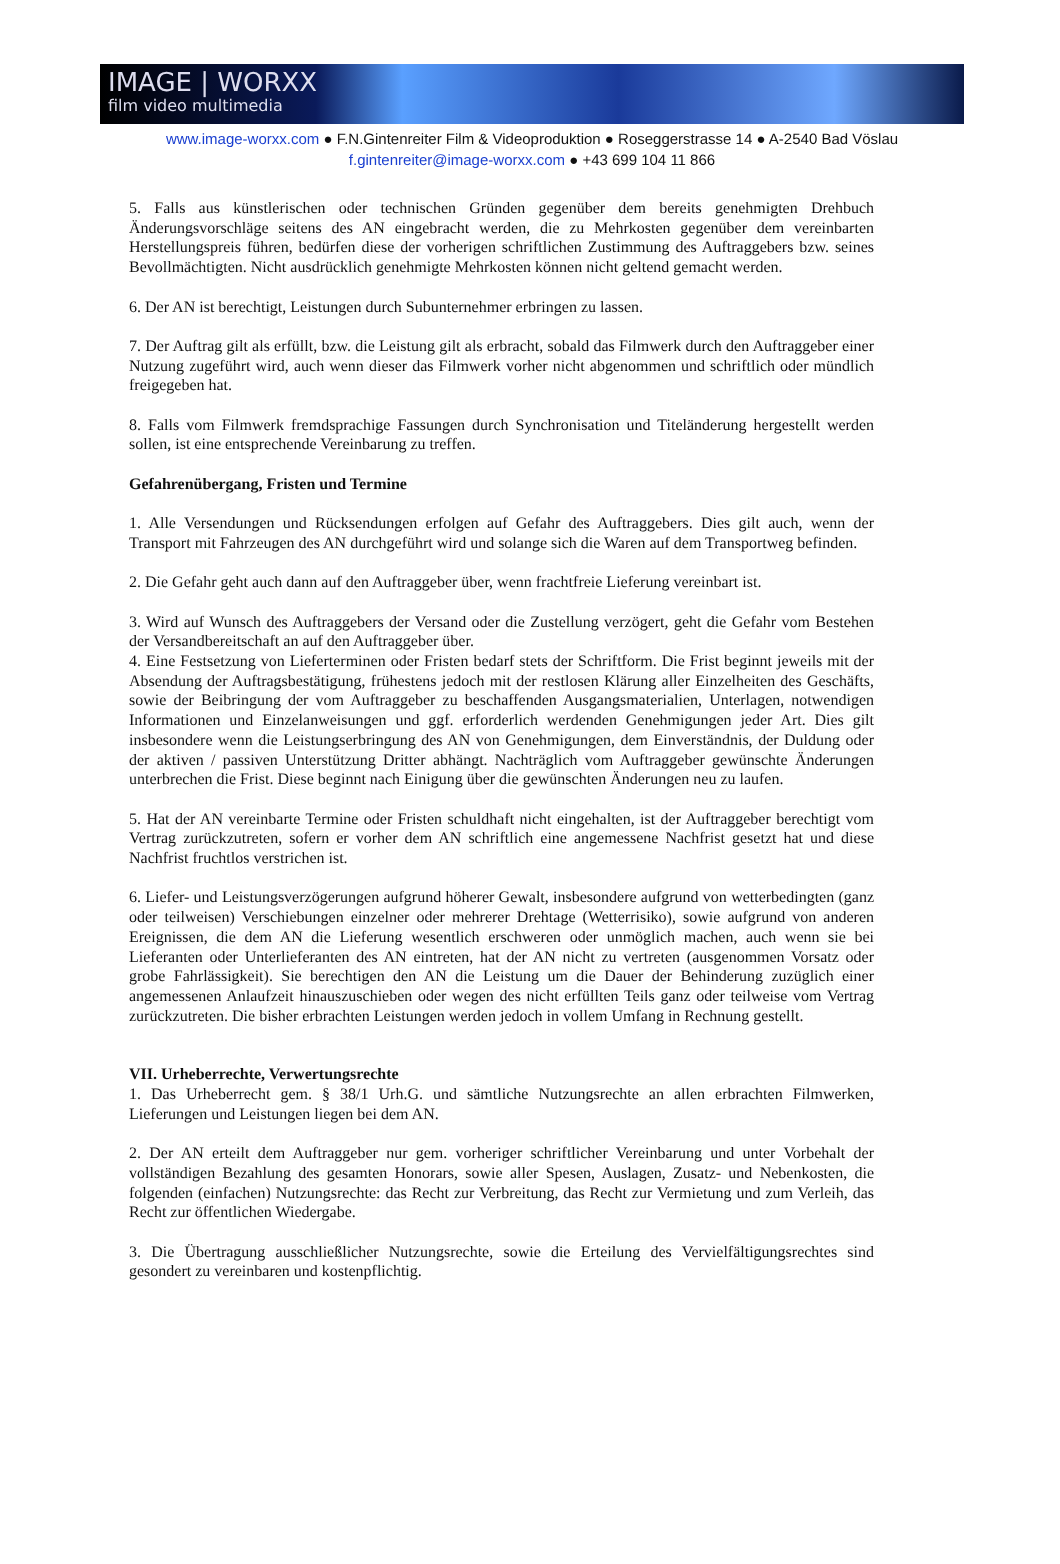IMAGE | WORXX
film video multimedia
www.image-worxx.com ● F.N.Gintenreiter Film & Videoproduktion ● Roseggerstrasse 14 ● A-2540 Bad Vöslau
f.gintenreiter@image-worxx.com ● +43 699 104 11 866
5. Falls aus künstlerischen oder technischen Gründen gegenüber dem bereits genehmigten Drehbuch Änderungsvorschläge seitens des AN eingebracht werden, die zu Mehrkosten gegenüber dem vereinbarten Herstellungspreis führen, bedürfen diese der vorherigen schriftlichen Zustimmung des Auftraggebers bzw. seines Bevollmächtigten. Nicht ausdrücklich genehmigte Mehrkosten können nicht geltend gemacht werden.
6. Der AN ist berechtigt, Leistungen durch Subunternehmer erbringen zu lassen.
7. Der Auftrag gilt als erfüllt, bzw. die Leistung gilt als erbracht, sobald das Filmwerk durch den Auftraggeber einer Nutzung zugeführt wird, auch wenn dieser das Filmwerk vorher nicht abgenommen und schriftlich oder mündlich freigegeben hat.
8. Falls vom Filmwerk fremdsprachige Fassungen durch Synchronisation und Titeländerung hergestellt werden sollen, ist eine entsprechende Vereinbarung zu treffen.
Gefahrenübergang, Fristen und Termine
1. Alle Versendungen und Rücksendungen erfolgen auf Gefahr des Auftraggebers. Dies gilt auch, wenn der Transport mit Fahrzeugen des AN durchgeführt wird und solange sich die Waren auf dem Transportweg befinden.
2. Die Gefahr geht auch dann auf den Auftraggeber über, wenn frachtfreie Lieferung vereinbart ist.
3. Wird auf Wunsch des Auftraggebers der Versand oder die Zustellung verzögert, geht die Gefahr vom Bestehen der Versandbereitschaft an auf den Auftraggeber über.
4. Eine Festsetzung von Lieferterminen oder Fristen bedarf stets der Schriftform. Die Frist beginnt jeweils mit der Absendung der Auftragsbestätigung, frühestens jedoch mit der restlosen Klärung aller Einzelheiten des Geschäfts, sowie der Beibringung der vom Auftraggeber zu beschaffenden Ausgangsmaterialien, Unterlagen, notwendigen Informationen und Einzelanweisungen und ggf. erforderlich werdenden Genehmigungen jeder Art. Dies gilt insbesondere wenn die Leistungserbringung des AN von Genehmigungen, dem Einverständnis, der Duldung oder der aktiven / passiven Unterstützung Dritter abhängt. Nachträglich vom Auftraggeber gewünschte Änderungen unterbrechen die Frist. Diese beginnt nach Einigung über die gewünschten Änderungen neu zu laufen.
5. Hat der AN vereinbarte Termine oder Fristen schuldhaft nicht eingehalten, ist der Auftraggeber berechtigt vom Vertrag zurückzutreten, sofern er vorher dem AN schriftlich eine angemessene Nachfrist gesetzt hat und diese Nachfrist fruchtlos verstrichen ist.
6. Liefer- und Leistungsverzögerungen aufgrund höherer Gewalt, insbesondere aufgrund von wetterbedingten (ganz oder teilweisen) Verschiebungen einzelner oder mehrerer Drehtage (Wetterrisiko), sowie aufgrund von anderen Ereignissen, die dem AN die Lieferung wesentlich erschweren oder unmöglich machen, auch wenn sie bei Lieferanten oder Unterlieferanten des AN eintreten, hat der AN nicht zu vertreten (ausgenommen Vorsatz oder grobe Fahrlässigkeit). Sie berechtigen den AN die Leistung um die Dauer der Behinderung zuzüglich einer angemessenen Anlaufzeit hinauszuschieben oder wegen des nicht erfüllten Teils ganz oder teilweise vom Vertrag zurückzutreten. Die bisher erbrachten Leistungen werden jedoch in vollem Umfang in Rechnung gestellt.
VII. Urheberrechte, Verwertungsrechte
1. Das Urheberrecht gem. § 38/1 Urh.G. und sämtliche Nutzungsrechte an allen erbrachten Filmwerken, Lieferungen und Leistungen liegen bei dem AN.
2. Der AN erteilt dem Auftraggeber nur gem. vorheriger schriftlicher Vereinbarung und unter Vorbehalt der vollständigen Bezahlung des gesamten Honorars, sowie aller Spesen, Auslagen, Zusatz- und Nebenkosten, die folgenden (einfachen) Nutzungsrechte: das Recht zur Verbreitung, das Recht zur Vermietung und zum Verleih, das Recht zur öffentlichen Wiedergabe.
3. Die Übertragung ausschließlicher Nutzungsrechte, sowie die Erteilung des Vervielfältigungsrechtes sind gesondert zu vereinbaren und kostenpflichtig.